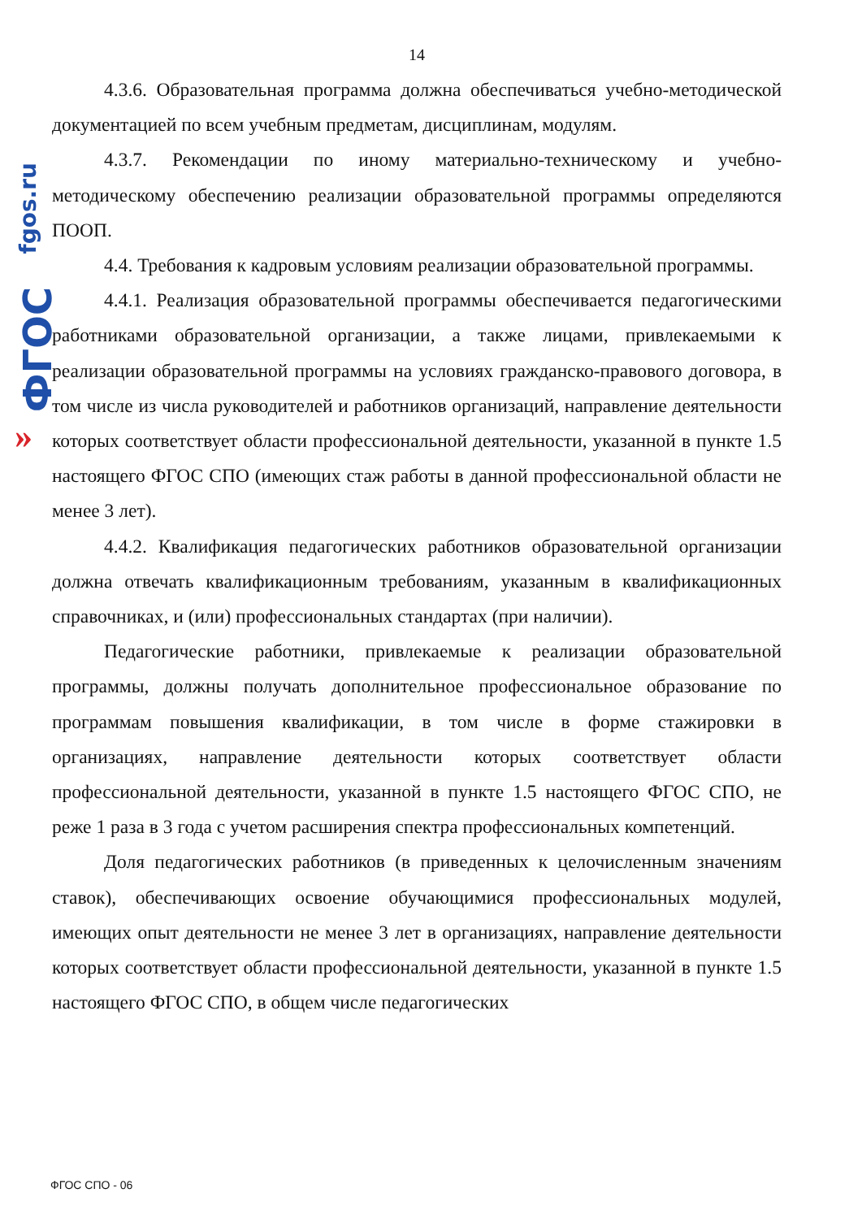fgos.ru
ФГОС
»
14
4.3.6. Образовательная программа должна обеспечиваться учебно-методической документацией по всем учебным предметам, дисциплинам, модулям.
4.3.7. Рекомендации по иному материально-техническому и учебно-методическому обеспечению реализации образовательной программы определяются ПООП.
4.4. Требования к кадровым условиям реализации образовательной программы.
4.4.1. Реализация образовательной программы обеспечивается педагогическими работниками образовательной организации, а также лицами, привлекаемыми к реализации образовательной программы на условиях гражданско-правового договора, в том числе из числа руководителей и работников организаций, направление деятельности которых соответствует области профессиональной деятельности, указанной в пункте 1.5 настоящего ФГОС СПО (имеющих стаж работы в данной профессиональной области не менее 3 лет).
4.4.2. Квалификация педагогических работников образовательной организации должна отвечать квалификационным требованиям, указанным в квалификационных справочниках, и (или) профессиональных стандартах (при наличии).
Педагогические работники, привлекаемые к реализации образовательной программы, должны получать дополнительное профессиональное образование по программам повышения квалификации, в том числе в форме стажировки в организациях, направление деятельности которых соответствует области профессиональной деятельности, указанной в пункте 1.5 настоящего ФГОС СПО, не реже 1 раза в 3 года с учетом расширения спектра профессиональных компетенций.
Доля педагогических работников (в приведенных к целочисленным значениям ставок), обеспечивающих освоение обучающимися профессиональных модулей, имеющих опыт деятельности не менее 3 лет в организациях, направление деятельности которых соответствует области профессиональной деятельности, указанной в пункте 1.5 настоящего ФГОС СПО, в общем числе педагогических
ФГОС СПО - 06